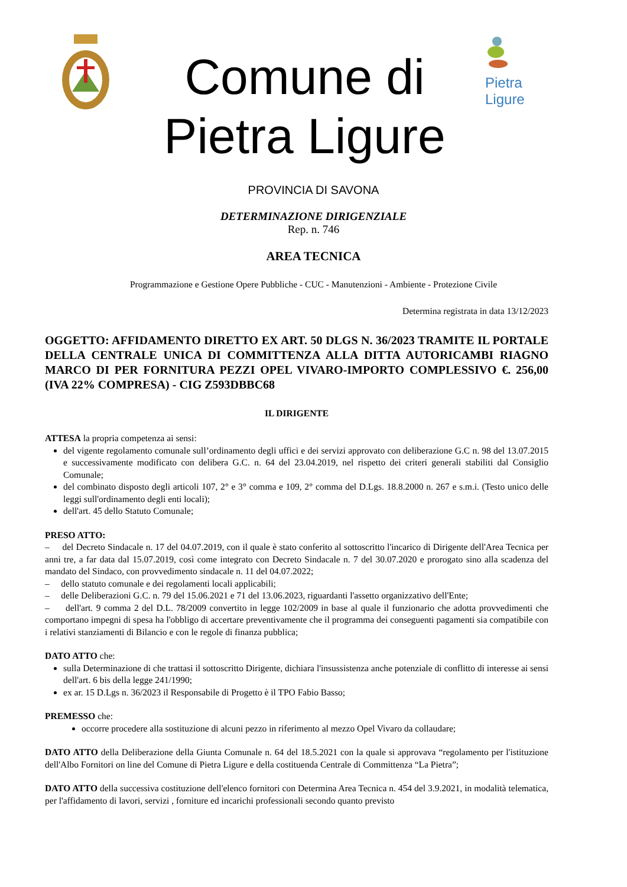Comune di
Pietra Ligure
Pietra
Ligure
PROVINCIA DI SAVONA
DETERMINAZIONE DIRIGENZIALE
Rep. n. 746
AREA TECNICA
Programmazione e Gestione Opere Pubbliche - CUC - Manutenzioni - Ambiente - Protezione Civile
Determina registrata in data 13/12/2023
OGGETTO: AFFIDAMENTO DIRETTO EX ART. 50 DLGS N. 36/2023 TRAMITE IL PORTALE DELLA CENTRALE UNICA DI COMMITTENZA ALLA DITTA AUTORICAMBI RIAGNO MARCO DI PER FORNITURA PEZZI OPEL VIVARO-IMPORTO COMPLESSIVO €. 256,00 (IVA 22% COMPRESA) - CIG Z593DBBC68
IL DIRIGENTE
ATTESA la propria competenza ai sensi:
del vigente regolamento comunale sull’ordinamento degli uffici e dei servizi approvato con deliberazione G.C n. 98 del 13.07.2015 e successivamente modificato con delibera G.C. n. 64 del 23.04.2019, nel rispetto dei criteri generali stabiliti dal Consiglio Comunale;
del combinato disposto degli articoli 107, 2° e 3° comma e 109, 2° comma del D.Lgs. 18.8.2000 n. 267 e s.m.i. (Testo unico delle leggi sull'ordinamento degli enti locali);
dell'art. 45 dello Statuto Comunale;
PRESO ATTO:
– del Decreto Sindacale n. 17 del 04.07.2019, con il quale è stato conferito al sottoscritto l'incarico di Dirigente dell'Area Tecnica per anni tre, a far data dal 15.07.2019, così come integrato con Decreto Sindacale n. 7 del 30.07.2020 e prorogato sino alla scadenza del mandato del Sindaco, con provvedimento sindacale n. 11 del 04.07.2022;
– dello statuto comunale e dei regolamenti locali applicabili;
– delle Deliberazioni G.C. n. 79 del 15.06.2021 e 71 del 13.06.2023, riguardanti l'assetto organizzativo dell'Ente;
– dell'art. 9 comma 2 del D.L. 78/2009 convertito in legge 102/2009 in base al quale il funzionario che adotta provvedimenti che comportano impegni di spesa ha l'obbligo di accertare preventivamente che il programma dei conseguenti pagamenti sia compatibile con i relativi stanziamenti di Bilancio e con le regole di finanza pubblica;
DATO ATTO che:
sulla Determinazione di che trattasi il sottoscritto Dirigente, dichiara l'insussistenza anche potenziale di conflitto di interesse ai sensi dell'art. 6 bis della legge 241/1990;
ex ar. 15 D.Lgs n. 36/2023 il Responsabile di Progetto è il TPO Fabio Basso;
PREMESSO che:
occorre procedere alla sostituzione di alcuni pezzo in riferimento al mezzo Opel Vivaro da collaudare;
DATO ATTO della Deliberazione della Giunta Comunale n. 64 del 18.5.2021 con la quale si approvava “regolamento per l'istituzione dell'Albo Fornitori on line del Comune di Pietra Ligure e della costituenda Centrale di Committenza “La Pietra”;
DATO ATTO della successiva costituzione dell'elenco fornitori con Determina Area Tecnica n. 454 del 3.9.2021, in modalità telematica, per l'affidamento di lavori, servizi , forniture ed incarichi professionali secondo quanto previsto